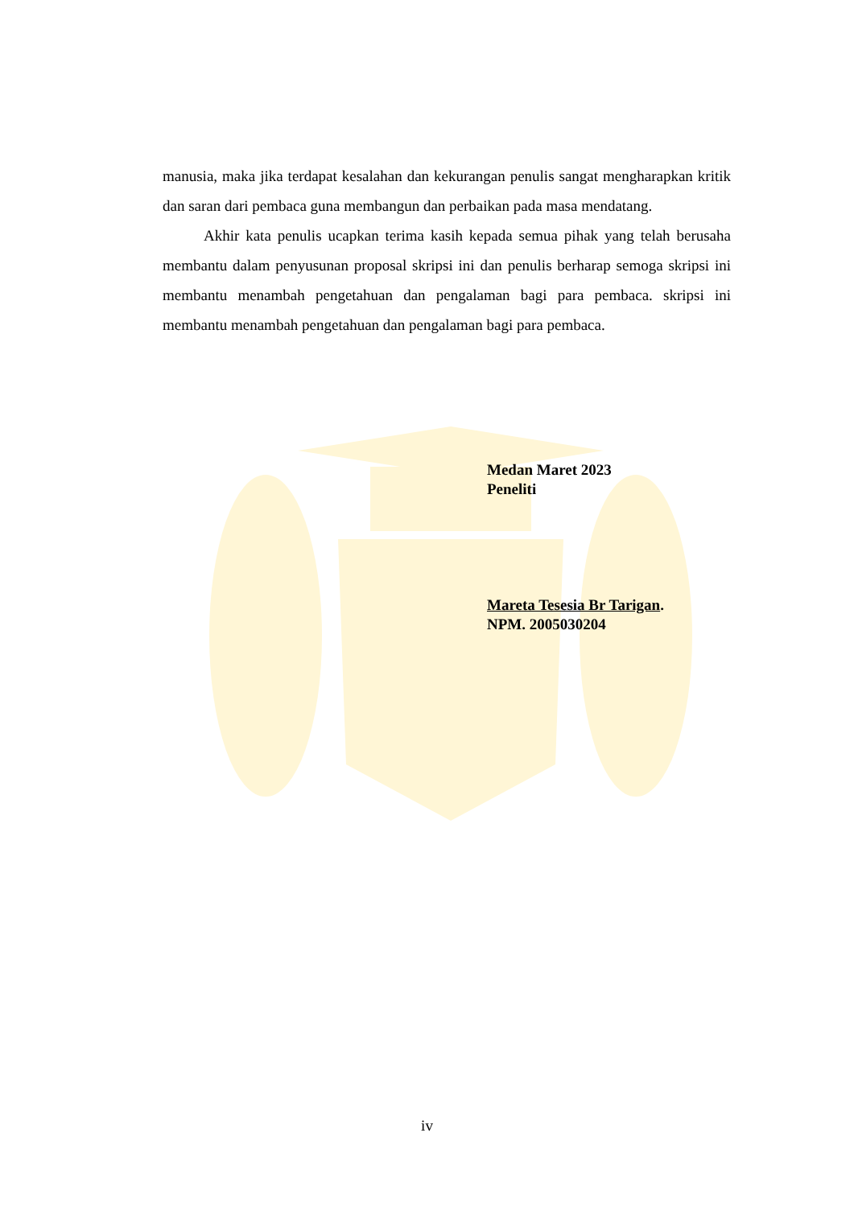manusia, maka jika terdapat kesalahan dan kekurangan penulis sangat mengharapkan kritik dan saran dari pembaca guna membangun dan perbaikan pada masa mendatang.
Akhir kata penulis ucapkan terima kasih kepada semua pihak yang telah berusaha membantu dalam penyusunan proposal skripsi ini dan penulis berharap semoga skripsi ini membantu menambah pengetahuan dan pengalaman bagi para pembaca. skripsi ini membantu menambah pengetahuan dan pengalaman bagi para pembaca.
Medan Maret 2023
Peneliti
Mareta Tesesia Br Tarigan.
NPM. 2005030204
iv